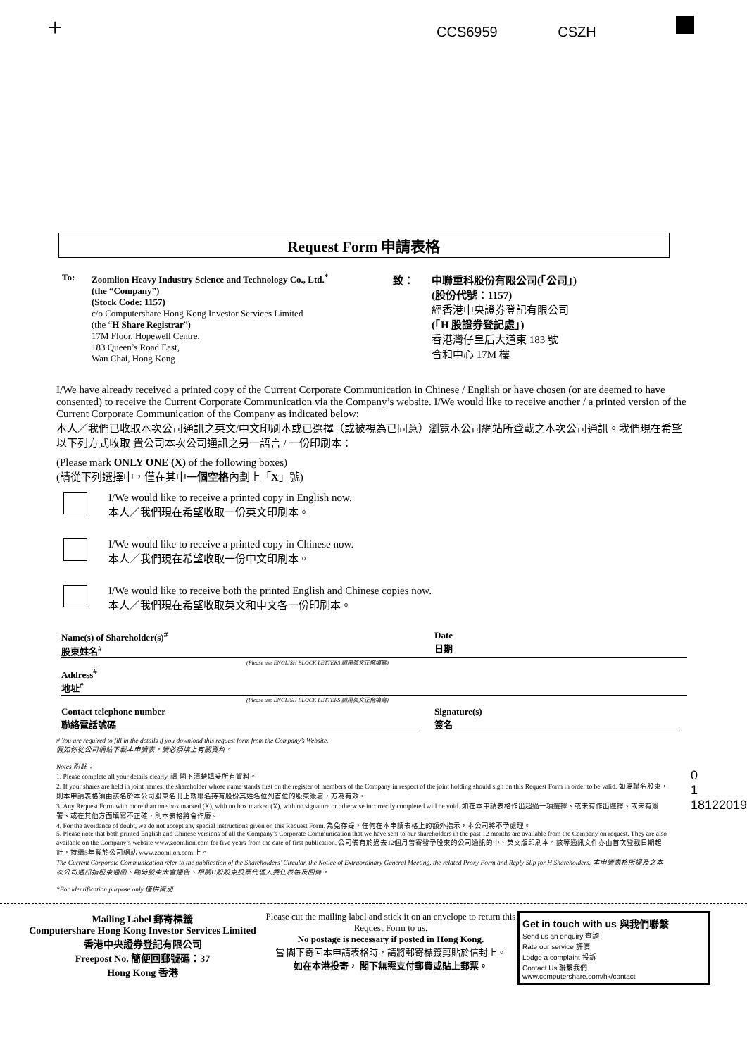+ CCS6959 CSZH
Request Form 申請表格
To: Zoomlion Heavy Industry Science and Technology Co., Ltd.<sup>*</sup>
(the “Company”)
(Stock Code: 1157)
c/o Computershare Hong Kong Investor Services Limited
(the “H Share Registrar”)
17M Floor, Hopewell Centre,
183 Queen’s Road East,
Wan Chai, Hong Kong
致： 中聯重科股份有限公司(「公司」)
(股份代號：1157)
經香港中央證券登記有限公司
(「H 股證券登記處」)
香港灣仔皇后大道東 183 號
合和中心 17M 樓
I/We have already received a printed copy of the Current Corporate Communication in Chinese / English or have chosen (or are deemed to have consented) to receive the Current Corporate Communication via the Company’s website. I/We would like to receive another / a printed version of the Current Corporate Communication of the Company as indicated below:
本人／我們已收取本次公司通訊之英文/中文印刷本或已選擇（或被視為已同意）瀏覽本公司網站所登載之本次公司通訊。我們現在希望以下列方式收取 貴公司本次公司通訊之另一語言 / 一份印刷本：
(Please mark ONLY ONE (X) of the following boxes)
(請從下列選擇中，僅在其中一個空格內劃上「X」號)
I/We would like to receive a printed copy in English now.
本人／我們現在希望收取一份英文印刷本。
I/We would like to receive a printed copy in Chinese now.
本人／我們現在希望收取一份中文印刷本。
I/We would like to receive both the printed English and Chinese copies now.
本人／我們現在希望收取英文和中文各一份印刷本。
Name(s) of Shareholder(s)<sup>#</sup>
股東姓名<sup>#</sup>
Date
日期
(Please use ENGLISH BLOCK LETTERS 請用英文正楷填寫)
Address<sup>#</sup>
地址<sup>#</sup>
(Please use ENGLISH BLOCK LETTERS 請用英文正楷填寫)
Contact telephone number
聯絡電話號碼
Signature(s)
簽名
# You are required to fill in the details if you download this request form from the Company’s Website.
假如你從公司網站下載本申請表，請必須填上有關資料。
Notes 附註：
1. Please complete all your details clearly. 請 閣下清楚填妥所有資料。
2. If your shares are held in joint names, the shareholder whose name stands first on the register of members of the Company in respect of the joint holding should sign on this Request Form in order to be valid. 如屬聯名股東，則本申請表格須由該名於本公司股東名冊上就聯名持有股份其姓名位列首位的股東簽署，方為有效。
3. Any Request Form with more than one box marked (X), with no box marked (X), with no signature or otherwise incorrectly completed will be void. 如在本申請表格作出超過一項選擇、或未有作出選擇、或未有簽署、或在其他方面填寫不正確，則本表格將會作廢。
4. For the avoidance of doubt, we do not accept any special instructions given on this Request Form. 為免存疑，任何在本申請表格上的額外指示，本公司將不予處理。
5. Please note that both printed English and Chinese versions of all the Company’s Corporate Communication that we have sent to our shareholders in the past 12 months are available from the Company on request. They are also available on the Company’s website www.zoomlion.com for five years from the date of first publication. 公司備有於過去12個月曾寄發予股東的公司通訊的中、英文版印刷本。該等通訊文件亦由首次登載日期起計，持續5年載於公司網站 www.zoomlion.com 上。
The Current Corporate Communication refer to the publication of the Shareholders’ Circular, the Notice of Extraordinary General Meeting, the related Proxy Form and Reply Slip for H Shareholders. 本申請表格所提及之本次公司通訊指股東通函、臨時股東大會通告、相關H股股東投票代理人委任表格及回條。
*For identification purpose only 僅供識別
0 1 18122019
Mailing Label 郵寄標籤
Computershare Hong Kong Investor Services Limited
香港中央證券登記有限公司
Freepost No. 簡便回郵號碼：37
Hong Kong 香港
Please cut the mailing label and stick it on an envelope to return this Request Form to us.
No postage is necessary if posted in Hong Kong.
當 閣下寄回本申請表格時，請將郵寄標籤剪貼於信封上。
如在本港投寄， 閣下無需支付郵費或貼上郵票。
Get in touch with us 與我們聯繫
Send us an enquiry 查詢
Rate our service 評價
Lodge a complaint 投訴
Contact Us 聯繫我們
www.computershare.com/hk/contact